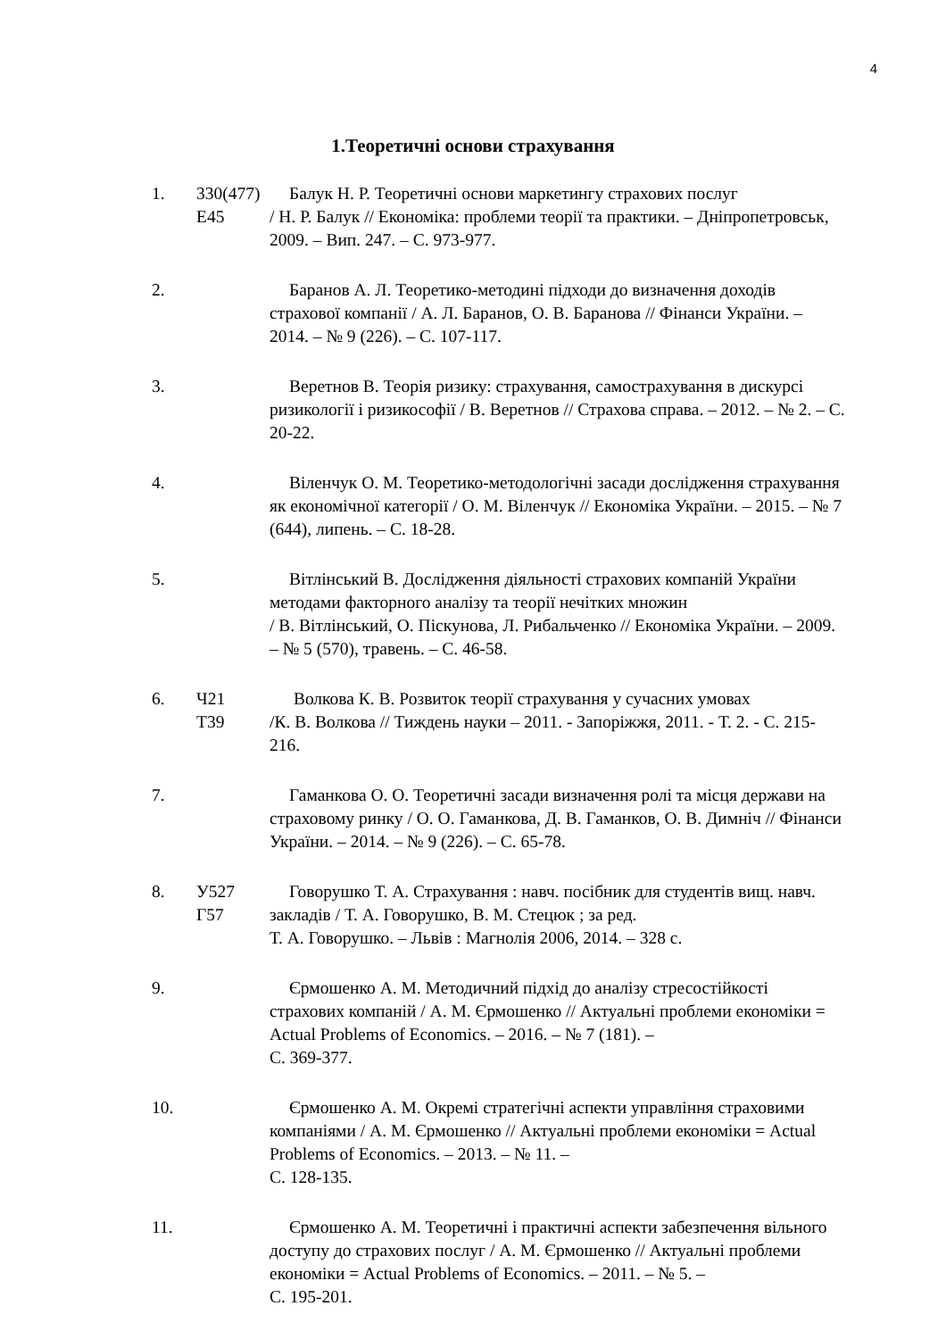4
1.Теоретичні основи страхування
1. 330(477)
Е45
Балук Н. Р. Теоретичні основи маркетингу страхових послуг
/ Н. Р. Балук // Економіка: проблеми теорії та практики. – Дніпропетровськ, 2009. – Вип. 247. – С. 973-977.
2. Баранов А. Л. Теоретико-методині підходи до визначення доходів страхової компанії / А. Л. Баранов, О. В. Баранова // Фінанси України. – 2014. – № 9 (226). – С. 107-117.
3. Веретнов В. Теорія ризику: страхування, самострахування в дискурсі ризикології і ризикософії / В. Веретнов // Страхова справа. – 2012. – № 2. – С. 20-22.
4. Віленчук О. М. Теоретико-методологічні засади дослідження страхування як економічної категорії / О. М. Віленчук // Економіка України. – 2015. – № 7 (644), липень. – С. 18-28.
5. Вітлінський В. Дослідження діяльності страхових компаній України методами факторного аналізу та теорії нечітких множин
/ В. Вітлінський, О. Піскунова, Л. Рибальченко // Економіка України. – 2009. – № 5 (570), травень. – С. 46-58.
6. Ч21
Т39
Волкова К. В. Розвиток теорії страхування у сучасних умовах
/К. В. Волкова // Тиждень науки – 2011. - Запоріжжя, 2011. - Т. 2. - С. 215-216.
7. Гаманкова О. О. Теоретичні засади визначення ролі та місця держави на страховому ринку / О. О. Гаманкова, Д. В. Гаманков, О. В. Димніч // Фінанси України. – 2014. – № 9 (226). – С. 65-78.
8. У527
Г57
Говорушко Т. А. Страхування : навч. посібник для студентів вищ. навч. закладів / Т. А. Говорушко, В. М. Стецюк ; за ред.
Т. А. Говорушко. – Львів : Магнолія 2006, 2014. – 328 с.
9. Єрмошенко А. М. Методичний підхід до аналізу стресостійкості страхових компаній / А. М. Єрмошенко // Актуальні проблеми економіки = Actual Problems of Economics. – 2016. – № 7 (181). –
С. 369-377.
10. Єрмошенко А. М. Окремі стратегічні аспекти управління страховими компаніями / А. М. Єрмошенко // Актуальні проблеми економіки = Actual Problems of Economics. – 2013. – № 11. –
С. 128-135.
11. Єрмошенко А. М. Теоретичні і практичні аспекти забезпечення вільного доступу до страхових послуг / А. М. Єрмошенко // Актуальні проблеми економіки = Actual Problems of Economics. – 2011. – № 5. –
С. 195-201.